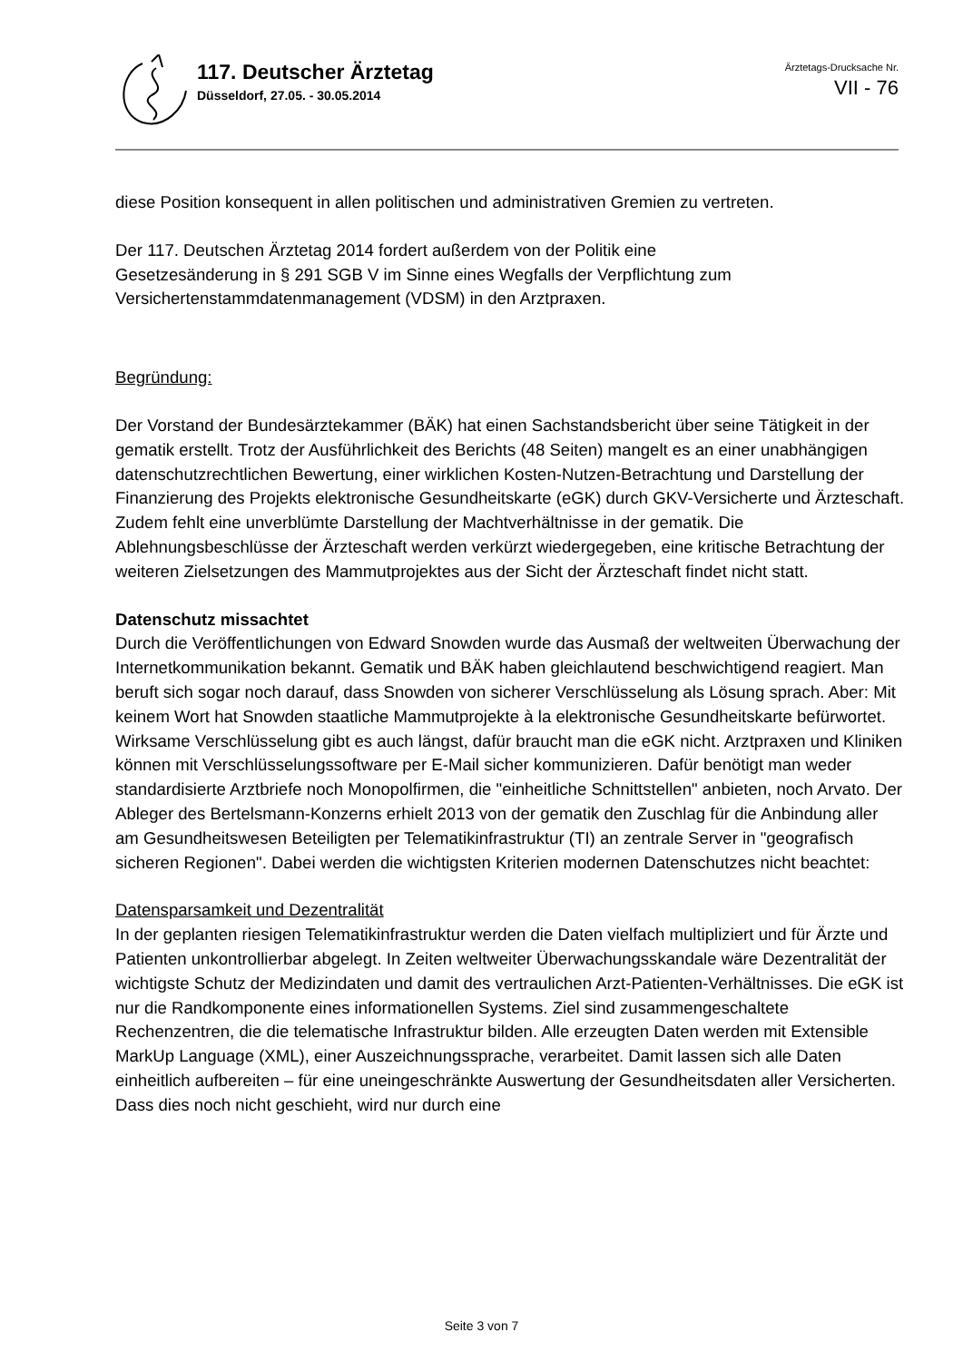117. Deutscher Ärztetag
Düsseldorf, 27.05. - 30.05.2014
Ärztetags-Drucksache Nr.
VII - 76
diese Position konsequent in allen politischen und administrativen Gremien zu vertreten.
Der 117. Deutschen Ärztetag 2014 fordert außerdem von der Politik eine
Gesetzesänderung in § 291 SGB V im Sinne eines Wegfalls der Verpflichtung zum
Versichertenstammdatenmanagement (VDSM) in den Arztpraxen.
Begründung:
Der Vorstand der Bundesärztekammer (BÄK) hat einen Sachstandsbericht über seine Tätigkeit in der gematik erstellt. Trotz der Ausführlichkeit des Berichts (48 Seiten) mangelt es an einer unabhängigen datenschutzrechtlichen Bewertung, einer wirklichen Kosten-Nutzen-Betrachtung und Darstellung der Finanzierung des Projekts elektronische Gesundheitskarte (eGK) durch GKV-Versicherte und Ärzteschaft. Zudem fehlt eine unverblümte Darstellung der Machtverhältnisse in der gematik. Die Ablehnungsbeschlüsse der Ärzteschaft werden verkürzt wiedergegeben, eine kritische Betrachtung der weiteren Zielsetzungen des Mammutprojektes aus der Sicht der Ärzteschaft findet nicht statt.
Datenschutz missachtet
Durch die Veröffentlichungen von Edward Snowden wurde das Ausmaß der weltweiten Überwachung der Internetkommunikation bekannt. Gematik und BÄK haben gleichlautend beschwichtigend reagiert. Man beruft sich sogar noch darauf, dass Snowden von sicherer Verschlüsselung als Lösung sprach. Aber: Mit keinem Wort hat Snowden staatliche Mammutprojekte à la elektronische Gesundheitskarte befürwortet. Wirksame Verschlüsselung gibt es auch längst, dafür braucht man die eGK nicht. Arztpraxen und Kliniken können mit Verschlüsselungssoftware per E-Mail sicher kommunizieren. Dafür benötigt man weder standardisierte Arztbriefe noch Monopolfirmen, die "einheitliche Schnittstellen" anbieten, noch Arvato. Der Ableger des Bertelsmann-Konzerns erhielt 2013 von der gematik den Zuschlag für die Anbindung aller am Gesundheitswesen Beteiligten per Telematikinfrastruktur (TI) an zentrale Server in "geografisch sicheren Regionen". Dabei werden die wichtigsten Kriterien modernen Datenschutzes nicht beachtet:
Datensparsamkeit und Dezentralität
In der geplanten riesigen Telematikinfrastruktur werden die Daten vielfach multipliziert und für Ärzte und Patienten unkontrollierbar abgelegt. In Zeiten weltweiter Überwachungsskandale wäre Dezentralität der wichtigste Schutz der Medizindaten und damit des vertraulichen Arzt-Patienten-Verhältnisses. Die eGK ist nur die Randkomponente eines informationellen Systems. Ziel sind zusammengeschaltete Rechenzentren, die die telematische Infrastruktur bilden. Alle erzeugten Daten werden mit Extensible MarkUp Language (XML), einer Auszeichnungssprache, verarbeitet. Damit lassen sich alle Daten einheitlich aufbereiten – für eine uneingeschränkte Auswertung der Gesundheitsdaten aller Versicherten. Dass dies noch nicht geschieht, wird nur durch eine
Seite 3 von 7